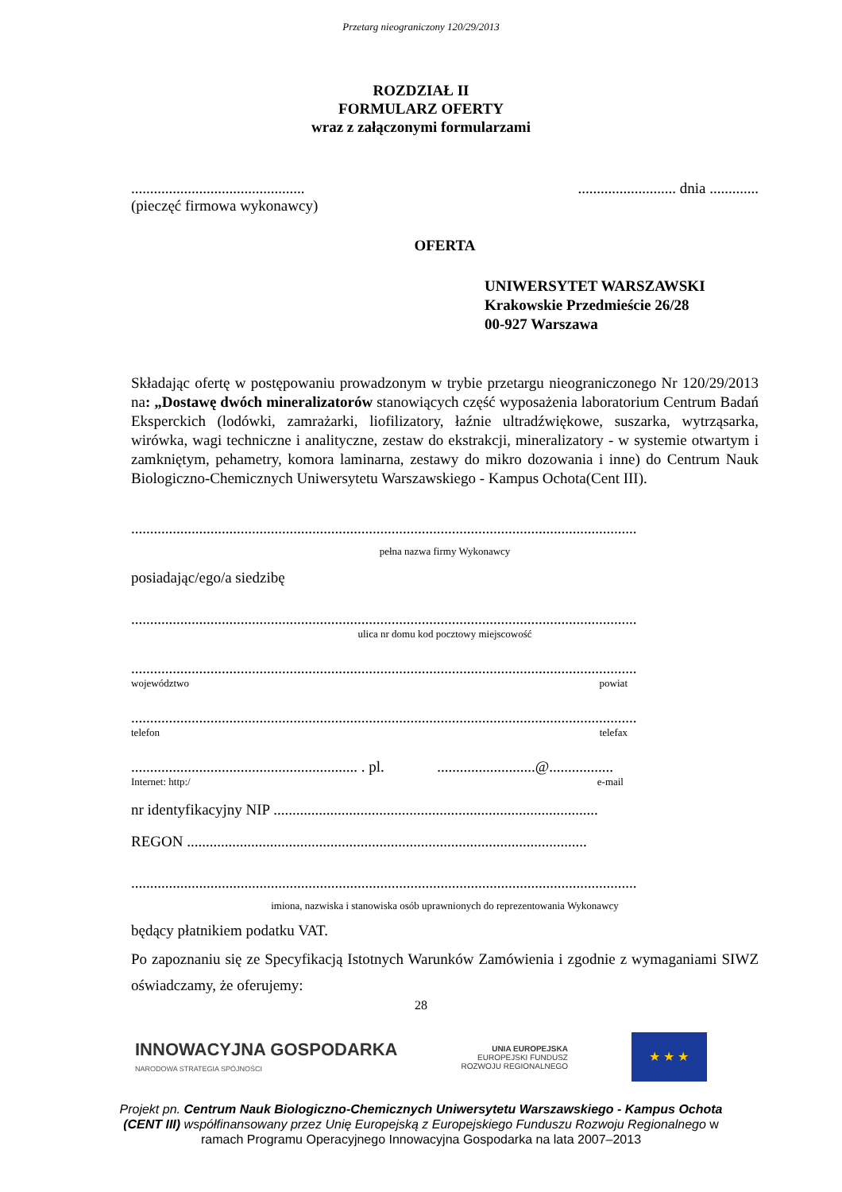Przetarg nieograniczony 120/29/2013
ROZDZIAŁ II
FORMULARZ OFERTY
wraz z załączonymi formularzami
........................................................................ dnia .............
(pieczęć firmowa wykonawcy)
OFERTA
UNIWERSYTET WARSZAWSKI
Krakowskie Przedmieście 26/28
00-927 Warszawa
Składając ofertę w postępowaniu prowadzonym w trybie przetargu nieograniczonego Nr 120/29/2013 na: „Dostawę dwóch mineralizatorów stanowiących część wyposażenia laboratorium Centrum Badań Eksperckich (lodówki, zamrażarki, liofilizatory, łaźnie ultradźwiękowe, suszarka, wytrząsarka, wirówka, wagi techniczne i analityczne, zestaw do ekstrakcji, mineralizatory - w systemie otwartym i zamkniętym, pehametry, komora laminarna, zestawy do mikro dozowania i inne) do Centrum Nauk Biologiczno-Chemicznych Uniwersytetu Warszawskiego - Kampus Ochota(Cent III).
......................................................................................................................................
pełna nazwa firmy Wykonawcy
posiadając/ego/a siedzibę
......................................................................................................................................
ulica nr domu kod pocztowy miejscowość
......................................................................................................................................
województwo powiat
......................................................................................................................................
telefon telefax
............................................................ . pl. ..........................@.................
Internet: http:/ e-mail
nr identyfikacyjny NIP ......................................................................................
REGON ..........................................................................................................
......................................................................................................................................
imiona, nazwiska i stanowiska osób uprawnionych do reprezentowania Wykonawcy
będący płatnikiem podatku VAT.
Po zapoznaniu się ze Specyfikacją Istotnych Warunków Zamówienia i zgodnie z wymaganiami SIWZ oświadczamy, że oferujemy:
28
INNOWACYJNA GOSPODARKA
NARODOWA STRATEGIA SPÓJNOŚCI
UNIA EUROPEJSKA
EUROPEJSKI FUNDUSZ
ROZWOJU REGIONALNEGO
★ ★ ★
Projekt pn. Centrum Nauk Biologiczno-Chemicznych Uniwersytetu Warszawskiego - Kampus Ochota (CENT III) współfinansowany przez Unię Europejską z Europejskiego Funduszu Rozwoju Regionalnego w ramach Programu Operacyjnego Innowacyjna Gospodarka na lata 2007–2013